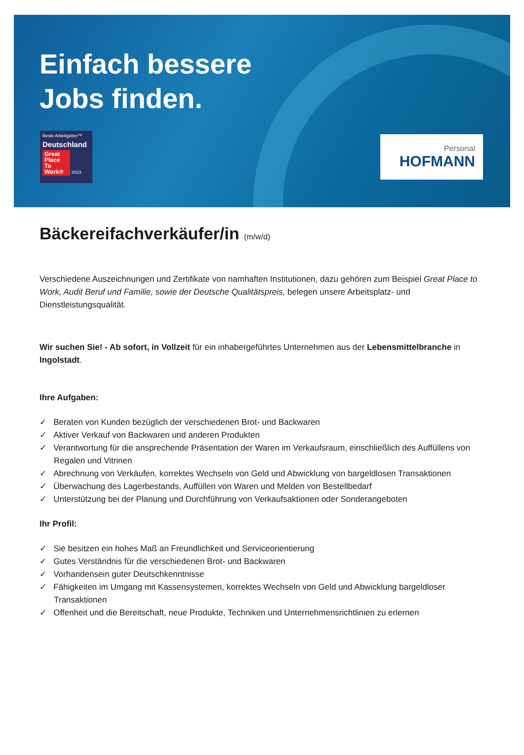Einfach bessere
Jobs finden.
Beste Arbeitgeber™
Deutschland
Great Place To Work® 2023
Personal
HOFMANN
Bäckereifachverkäufer/in (m/w/d)
Verschiedene Auszeichnungen und Zertifikate von namhaften Institutionen, dazu gehören zum Beispiel Great Place to Work, Audit Beruf und Familie, sowie der Deutsche Qualitätspreis, belegen unsere Arbeitsplatz- und Dienstleistungsqualität.
Wir suchen Sie! - Ab sofort, in Vollzeit für ein inhabergeführtes Unternehmen aus der Lebensmittelbranche in Ingolstadt.
Ihre Aufgaben:
✓ Beraten von Kunden bezüglich der verschiedenen Brot- und Backwaren
✓ Aktiver Verkauf von Backwaren und anderen Produkten
✓ Verantwortung für die ansprechende Präsentation der Waren im Verkaufsraum, einschließlich des Auffüllens von Regalen und Vitrinen
✓ Abrechnung von Verkäufen, korrektes Wechseln von Geld und Abwicklung von bargeldlosen Transaktionen
✓ Überwachung des Lagerbestands, Auffüllen von Waren und Melden von Bestellbedarf
✓ Unterstützung bei der Planung und Durchführung von Verkaufsaktionen oder Sonderangeboten
Ihr Profil:
✓ Sie besitzen ein hohes Maß an Freundlichkeit und Serviceorientierung
✓ Gutes Verständnis für die verschiedenen Brot- und Backwaren
✓ Vorhandensein guter Deutschkenntnisse
✓ Fähigkeiten im Umgang mit Kassensystemen, korrektes Wechseln von Geld und Abwicklung bargeldloser Transaktionen
✓ Offenheit und die Bereitschaft, neue Produkte, Techniken und Unternehmensrichtlinien zu erlernen